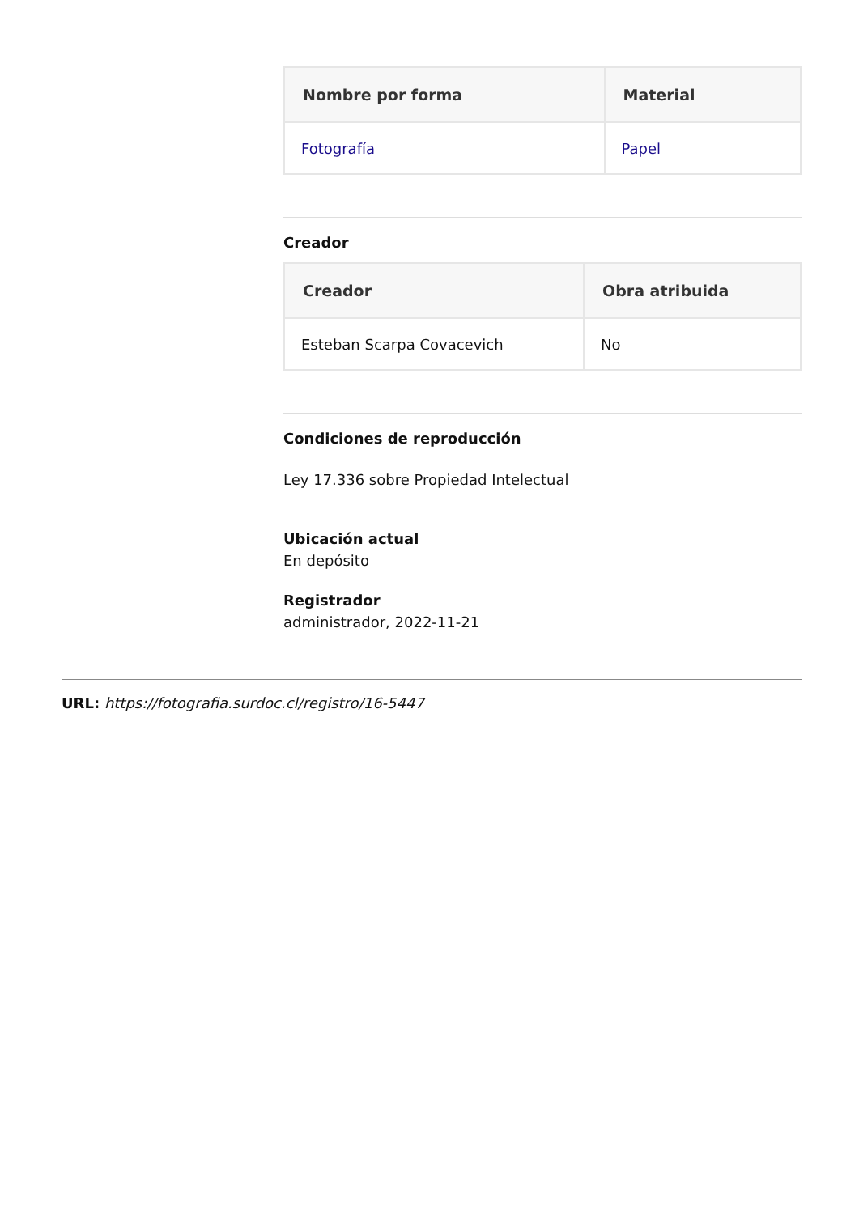| Nombre por forma | Material |
| --- | --- |
| Fotografía | Papel |
Creador
| Creador | Obra atribuida |
| --- | --- |
| Esteban Scarpa Covacevich | No |
Condiciones de reproducción
Ley 17.336 sobre Propiedad Intelectual
Ubicación actual
En depósito
Registrador
administrador, 2022-11-21
URL: https://fotografia.surdoc.cl/registro/16-5447